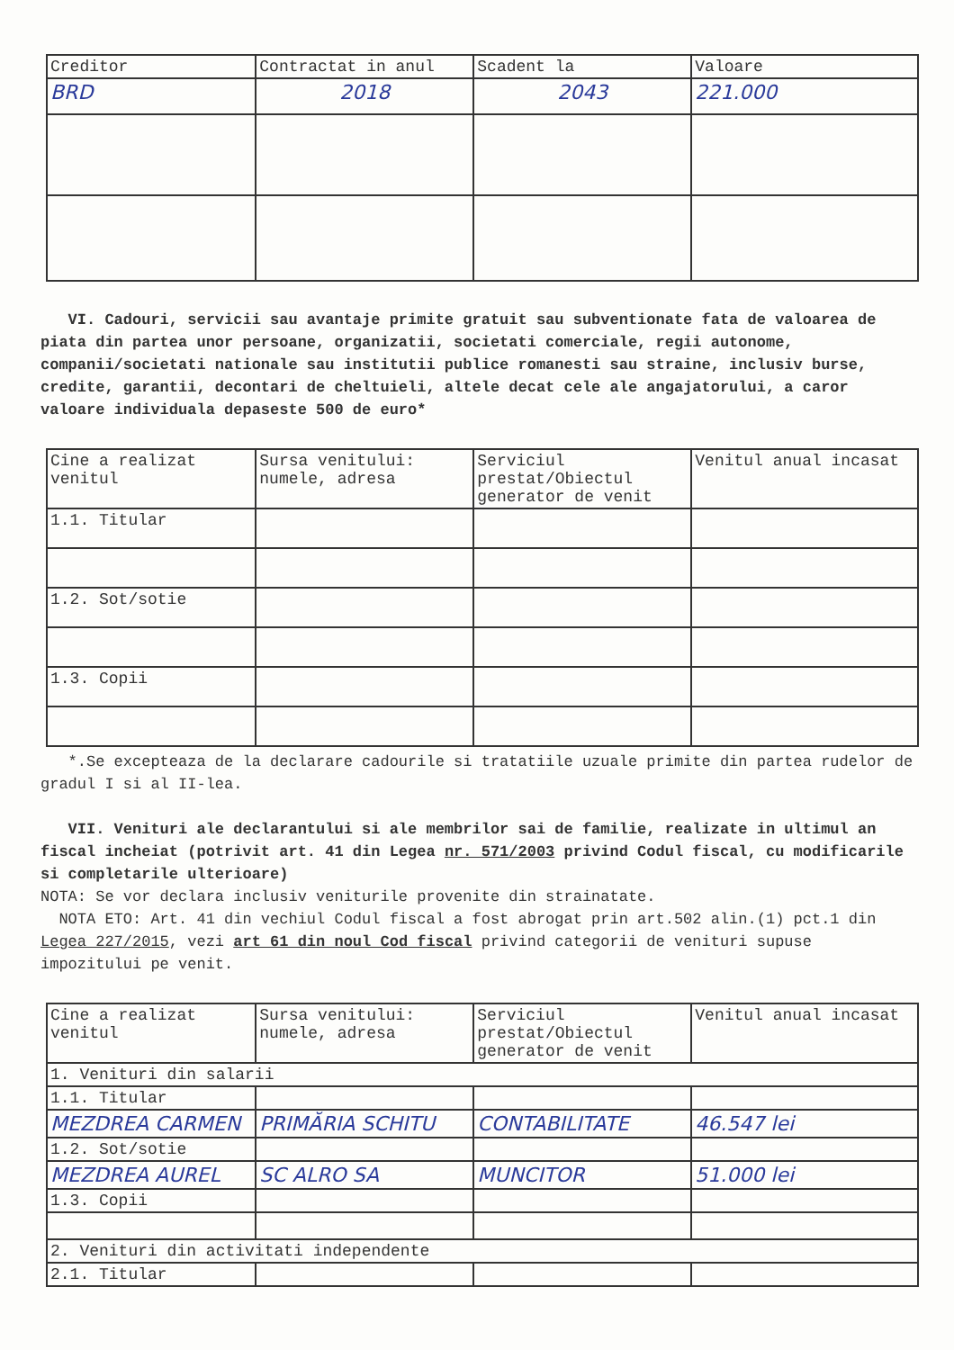| Creditor | Contractat in anul | Scadent la | Valoare |
| --- | --- | --- | --- |
| BRD | 2018 | 2043 | 221.000 |
VI. Cadouri, servicii sau avantaje primite gratuit sau subventionate fata de valoarea de piata din partea unor persoane, organizatii, societati comerciale, regii autonome, companii/societati nationale sau institutii publice romanesti sau straine, inclusiv burse, credite, garantii, decontari de cheltuieli, altele decat cele ale angajatorului, a caror valoare individuala depaseste 500 de euro*
| Cine a realizat venitul | Sursa venitului: numele, adresa | Serviciul prestat/Obiectul generator de venit | Venitul anual incasat |
| --- | --- | --- | --- |
| 1.1. Titular | | | |
| 1.2. Sot/sotie | | | |
| 1.3. Copii | | | |
*.Se excepteaza de la declarare cadourile si tratatiile uzuale primite din partea rudelor de gradul I si al II-lea.
VII. Venituri ale declarantului si ale membrilor sai de familie, realizate in ultimul an fiscal incheiat (potrivit art. 41 din Legea nr. 571/2003 privind Codul fiscal, cu modificarile si completarile ulterioare)
NOTA: Se vor declara inclusiv veniturile provenite din strainatate.
NOTA ETO: Art. 41 din vechiul Codul fiscal a fost abrogat prin art.502 alin.(1) pct.1 din Legea 227/2015, vezi art 61 din noul Cod fiscal privind categorii de venituri supuse impozitului pe venit.
| Cine a realizat venitul | Sursa venitului: numele, adresa | Serviciul prestat/Obiectul generator de venit | Venitul anual incasat |
| --- | --- | --- | --- |
| 1. Venituri din salarii | | | |
| 1.1. Titular | | | |
| MEZDREA CARMEN | PRIMĂRIA SCHITU | CONTABILITATE | 46.547 lei |
| 1.2. Sot/sotie | | | |
| MEZDREA AUREL | SC ALRO SA | MUNCITOR | 51.000 lei |
| 1.3. Copii | | | |
| 2. Venituri din activitati independente | | | |
| 2.1. Titular | | | |